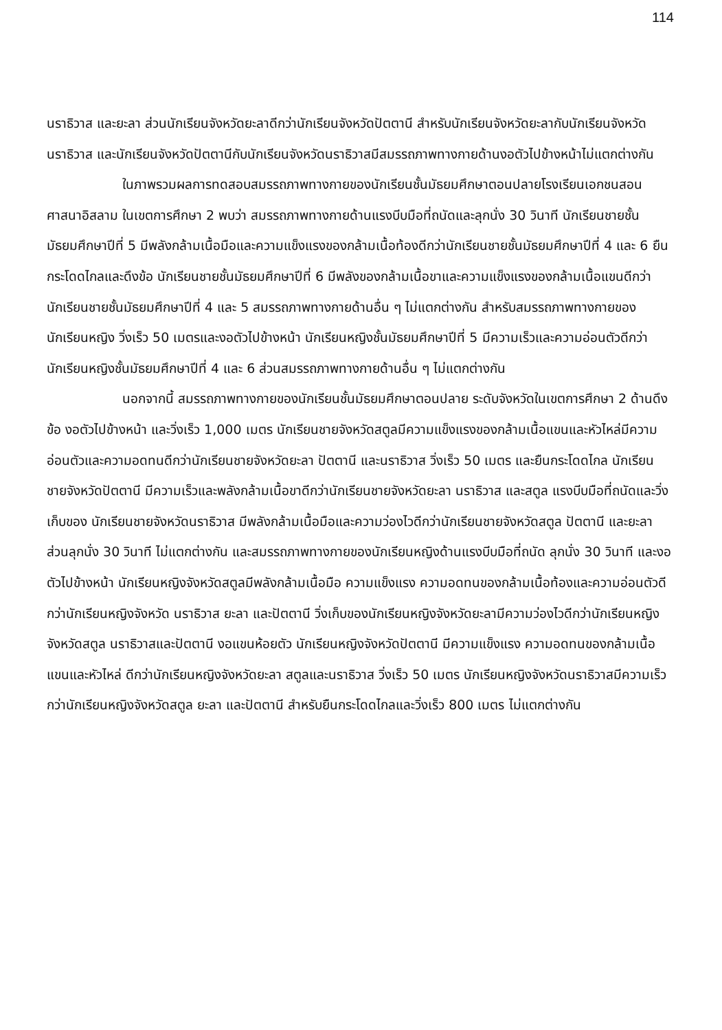114
นราธิวาส และยะลา ส่วนนักเรียนจังหวัดยะลาดีกว่านักเรียนจังหวัดปัตตานี สำหรับนักเรียนจังหวัดยะลากับนักเรียนจังหวัดนราธิวาส และนักเรียนจังหวัดปัตตานีกับนักเรียนจังหวัดนราธิวาสมีสมรรถภาพทางกายด้านงอตัวไปข้างหน้าไม่แตกต่างกัน
ในภาพรวมผลการทดสอบสมรรถภาพทางกายของนักเรียนชั้นมัธยมศึกษาตอนปลายโรงเรียนเอกชนสอนศาสนาอิสลาม ในเขตการศึกษา 2 พบว่า สมรรถภาพทางกายด้านแรงบีบมือที่ถนัดและลุกนั่ง 30 วินาที นักเรียนชายชั้นมัธยมศึกษาปีที่ 5 มีพลังกล้ามเนื้อมือและความแข็งแรงของกล้ามเนื้อท้องดีกว่านักเรียนชายชั้นมัธยมศึกษาปีที่ 4 และ 6 ยืนกระโดดไกลและดึงข้อ นักเรียนชายชั้นมัธยมศึกษาปีที่ 6 มีพลังของกล้ามเนื้อขาและความแข็งแรงของกล้ามเนื้อแขนดีกว่านักเรียนชายชั้นมัธยมศึกษาปีที่ 4 และ 5 สมรรถภาพทางกายด้านอื่น ๆ ไม่แตกต่างกัน สำหรับสมรรถภาพทางกายของนักเรียนหญิง วิ่งเร็ว 50 เมตรและงอตัวไปข้างหน้า นักเรียนหญิงชั้นมัธยมศึกษาปีที่ 5 มีความเร็วและความอ่อนตัวดีกว่านักเรียนหญิงชั้นมัธยมศึกษาปีที่ 4 และ 6 ส่วนสมรรถภาพทางกายด้านอื่น ๆ ไม่แตกต่างกัน
นอกจากนี้ สมรรถภาพทางกายของนักเรียนชั้นมัธยมศึกษาตอนปลาย ระดับจังหวัดในเขตการศึกษา 2 ด้านดึงข้อ งอตัวไปข้างหน้า และวิ่งเร็ว 1,000 เมตร นักเรียนชายจังหวัดสตูลมีความแข็งแรงของกล้ามเนื้อแขนและหัวไหล่มีความอ่อนตัวและความอดทนดีกว่านักเรียนชายจังหวัดยะลา ปัตตานี และนราธิวาส วิ่งเร็ว 50 เมตร และยืนกระโดดไกล นักเรียนชายจังหวัดปัตตานี มีความเร็วและพลังกล้ามเนื้อขาดีกว่านักเรียนชายจังหวัดยะลา นราธิวาส และสตูล แรงบีบมือที่ถนัดและวิ่งเก็บของ นักเรียนชายจังหวัดนราธิวาส มีพลังกล้ามเนื้อมือและความว่องไวดีกว่านักเรียนชายจังหวัดสตูล ปัตตานี และยะลา ส่วนลุกนั่ง 30 วินาที ไม่แตกต่างกัน และสมรรถภาพทางกายของนักเรียนหญิงด้านแรงบีบมือที่ถนัด ลุกนั่ง 30 วินาที และงอตัวไปข้างหน้า นักเรียนหญิงจังหวัดสตูลมีพลังกล้ามเนื้อมือ ความแข็งแรง ความอดทนของกล้ามเนื้อท้องและความอ่อนตัวดีกว่านักเรียนหญิงจังหวัด นราธิวาส ยะลา และปัตตานี วิ่งเก็บของนักเรียนหญิงจังหวัดยะลามีความว่องไวดีกว่านักเรียนหญิงจังหวัดสตูล นราธิวาสและปัตตานี งอแขนห้อยตัว นักเรียนหญิงจังหวัดปัตตานี มีความแข็งแรง ความอดทนของกล้ามเนื้อแขนและหัวไหล่ ดีกว่านักเรียนหญิงจังหวัดยะลา สตูลและนราธิวาส วิ่งเร็ว 50 เมตร นักเรียนหญิงจังหวัดนราธิวาสมีความเร็วกว่านักเรียนหญิงจังหวัดสตูล ยะลา และปัตตานี สำหรับยืนกระโดดไกลและวิ่งเร็ว 800 เมตร ไม่แตกต่างกัน